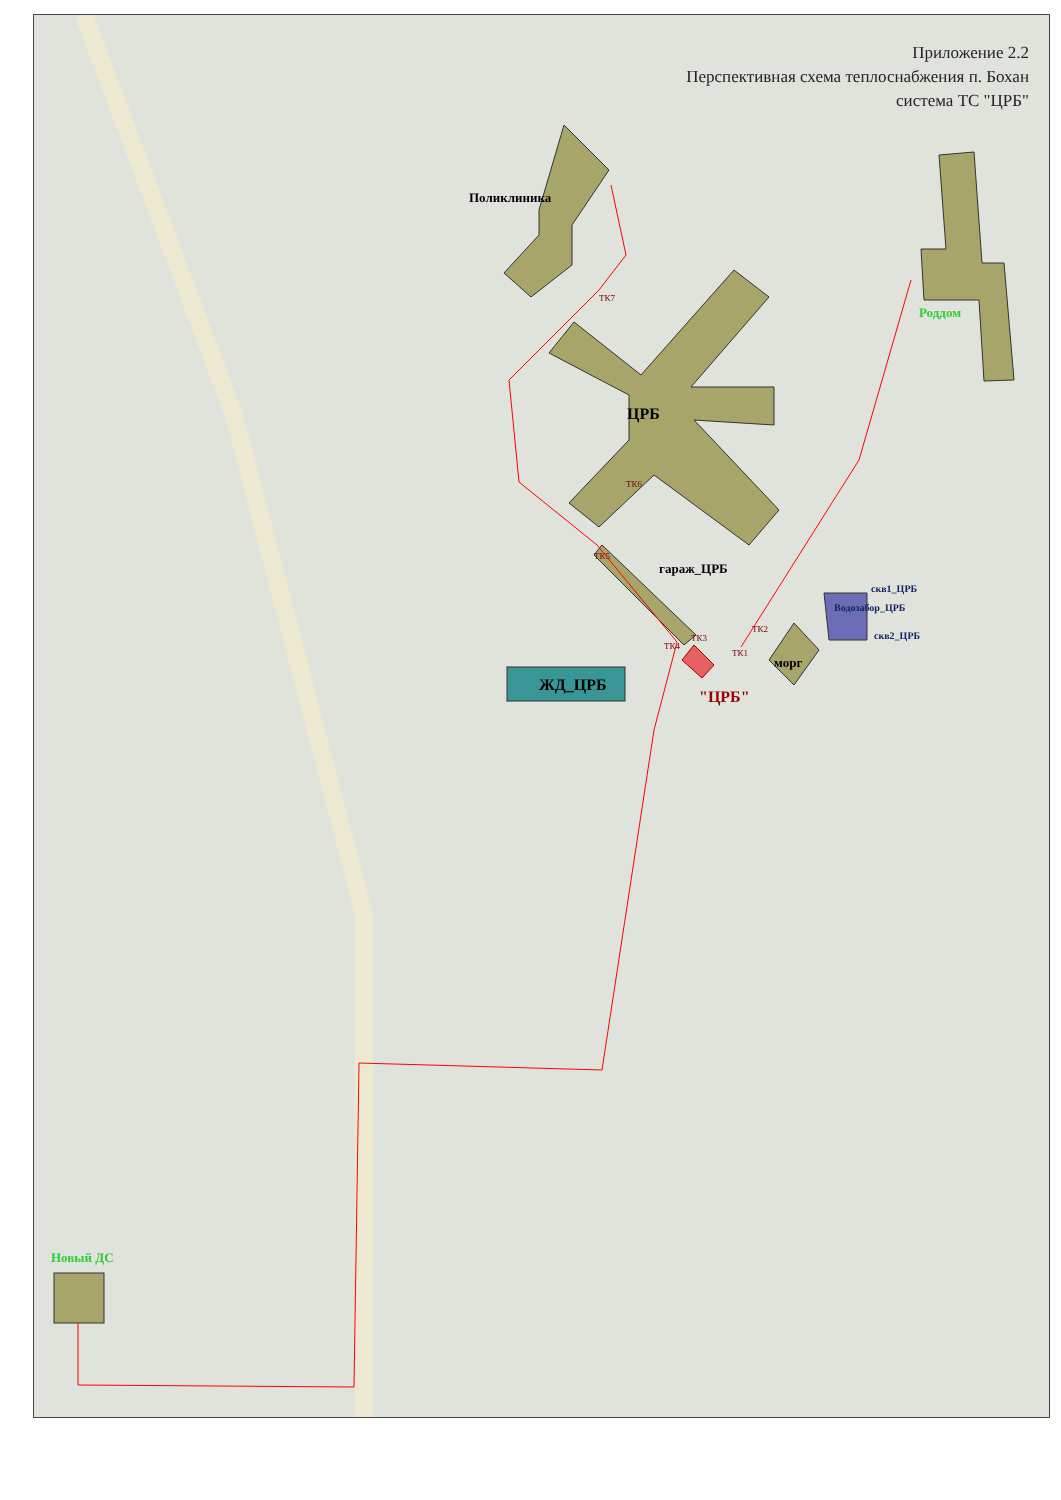Приложение 2.2
Перспективная схема теплоснабжения п. Бохан
система ТС "ЦРБ"
Поликлиника
ЦРБ
Роддом
гараж_ЦРБ
ЖД_ЦРБ
морг
"ЦРБ"
Водозабор_ЦРБ
скв1_ЦРБ
скв2_ЦРБ
Новый ДС
ТК7
ТК6
ТК5
ТК4
ТК3
ТК2
ТК1